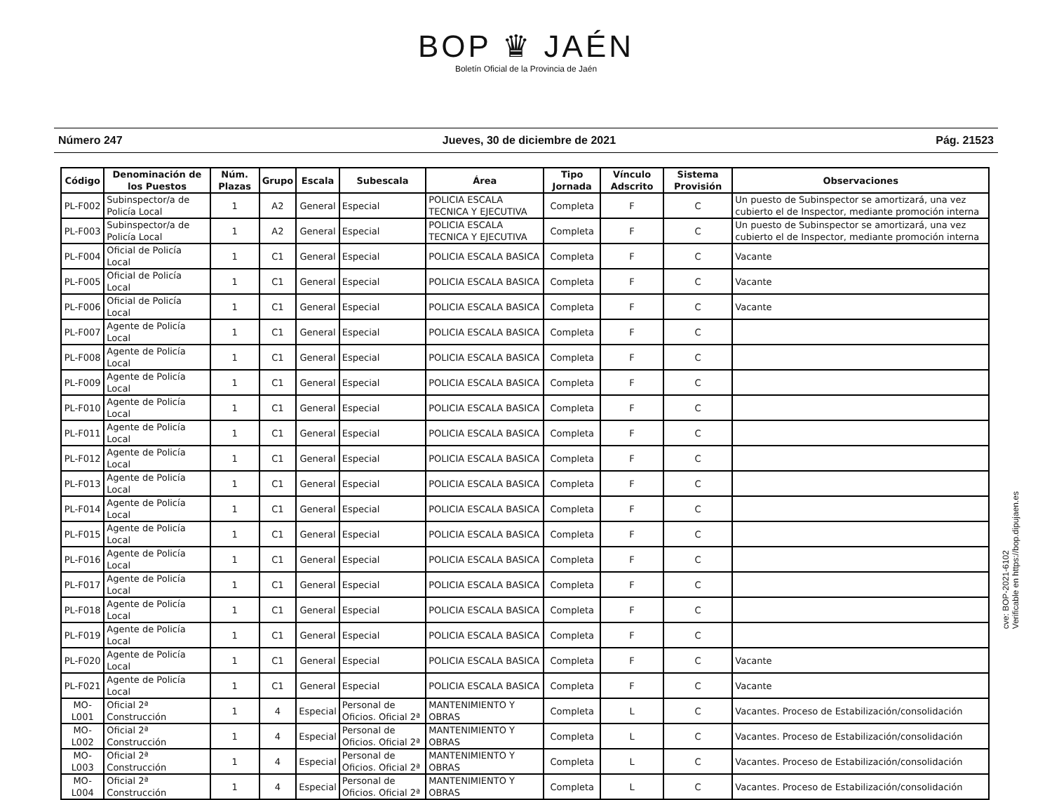BOP ♛ JAÉN
Boletín Oficial de la Provincia de Jaén
Número 247 Jueves, 30 de diciembre de 2021 Pág. 21523
| Código | Denominación de los Puestos | Núm. Plazas | Grupo | Escala | Subescala | Área | Tipo Jornada | Vínculo Adscrito | Sistema Provisión | Observaciones |
| --- | --- | --- | --- | --- | --- | --- | --- | --- | --- | --- |
| PL-F002 | Subinspector/a de Policía Local | 1 | A2 | General | Especial | POLICIA ESCALA TECNICA Y EJECUTIVA | Completa | F | C | Un puesto de Subinspector se amortizará, una vez cubierto el de Inspector, mediante promoción interna |
| PL-F003 | Subinspector/a de Policía Local | 1 | A2 | General | Especial | POLICIA ESCALA TECNICA Y EJECUTIVA | Completa | F | C | Un puesto de Subinspector se amortizará, una vez cubierto el de Inspector, mediante promoción interna |
| PL-F004 | Oficial de Policía Local | 1 | C1 | General | Especial | POLICIA ESCALA BASICA | Completa | F | C | Vacante |
| PL-F005 | Oficial de Policía Local | 1 | C1 | General | Especial | POLICIA ESCALA BASICA | Completa | F | C | Vacante |
| PL-F006 | Oficial de Policía Local | 1 | C1 | General | Especial | POLICIA ESCALA BASICA | Completa | F | C | Vacante |
| PL-F007 | Agente de Policía Local | 1 | C1 | General | Especial | POLICIA ESCALA BASICA | Completa | F | C | |
| PL-F008 | Agente de Policía Local | 1 | C1 | General | Especial | POLICIA ESCALA BASICA | Completa | F | C | |
| PL-F009 | Agente de Policía Local | 1 | C1 | General | Especial | POLICIA ESCALA BASICA | Completa | F | C | |
| PL-F010 | Agente de Policía Local | 1 | C1 | General | Especial | POLICIA ESCALA BASICA | Completa | F | C | |
| PL-F011 | Agente de Policía Local | 1 | C1 | General | Especial | POLICIA ESCALA BASICA | Completa | F | C | |
| PL-F012 | Agente de Policía Local | 1 | C1 | General | Especial | POLICIA ESCALA BASICA | Completa | F | C | |
| PL-F013 | Agente de Policía Local | 1 | C1 | General | Especial | POLICIA ESCALA BASICA | Completa | F | C | |
| PL-F014 | Agente de Policía Local | 1 | C1 | General | Especial | POLICIA ESCALA BASICA | Completa | F | C | |
| PL-F015 | Agente de Policía Local | 1 | C1 | General | Especial | POLICIA ESCALA BASICA | Completa | F | C | |
| PL-F016 | Agente de Policía Local | 1 | C1 | General | Especial | POLICIA ESCALA BASICA | Completa | F | C | |
| PL-F017 | Agente de Policía Local | 1 | C1 | General | Especial | POLICIA ESCALA BASICA | Completa | F | C | |
| PL-F018 | Agente de Policía Local | 1 | C1 | General | Especial | POLICIA ESCALA BASICA | Completa | F | C | |
| PL-F019 | Agente de Policía Local | 1 | C1 | General | Especial | POLICIA ESCALA BASICA | Completa | F | C | |
| PL-F020 | Agente de Policía Local | 1 | C1 | General | Especial | POLICIA ESCALA BASICA | Completa | F | C | Vacante |
| PL-F021 | Agente de Policía Local | 1 | C1 | General | Especial | POLICIA ESCALA BASICA | Completa | F | C | Vacante |
| MO-L001 | Oficial 2ª Construcción | 1 | 4 | Especial | Personal de Oficios. Oficial 2ª | MANTENIMIENTO Y OBRAS | Completa | L | C | Vacantes. Proceso de Estabilización/consolidación |
| MO-L002 | Oficial 2ª Construcción | 1 | 4 | Especial | Personal de Oficios. Oficial 2ª | MANTENIMIENTO Y OBRAS | Completa | L | C | Vacantes. Proceso de Estabilización/consolidación |
| MO-L003 | Oficial 2ª Construcción | 1 | 4 | Especial | Personal de Oficios. Oficial 2ª | MANTENIMIENTO Y OBRAS | Completa | L | C | Vacantes. Proceso de Estabilización/consolidación |
| MO-L004 | Oficial 2ª Construcción | 1 | 4 | Especial | Personal de Oficios. Oficial 2ª | MANTENIMIENTO Y OBRAS | Completa | L | C | Vacantes. Proceso de Estabilización/consolidación |
cve: BOP-2021-6102
Verificable en https://bop.dipujaen.es